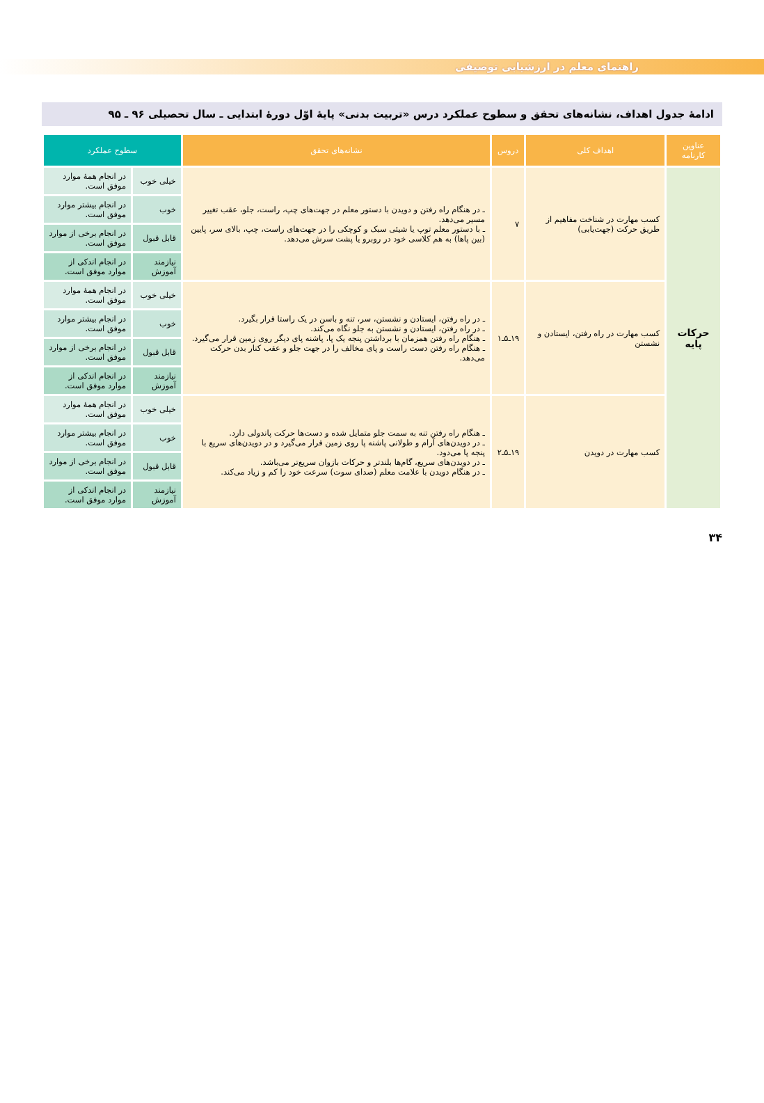راهنمای معلم در ارزشیابی توصیفی
ادامهٔ جدول اهداف، نشانه‌های تحقق و سطوح عملکرد درس «تربیت بدنی» پایهٔ اوّل دورهٔ ابتدایی ـ سال تحصیلی ۹۶ ـ ۹۵
| عناوین کارنامه | اهداف کلی | دروس | نشانه‌های تحقق | سطوح عملکرد | |
| --- | --- | --- | --- | --- | --- |
| حرکات پایه | کسب مهارت در شناخت مفاهیم از طریق حرکت (جهت‌یابی) | ۷ | ـ در هنگام راه رفتن و دویدن با دستور معلم در جهت‌های چپ، راست، جلو، عقب تغییر مسیر می‌دهد. ـ با دستور معلم توپ یا شیئی سبک و کوچکی را در جهت‌های راست، چپ، بالای سر، پایین (بین پاها) به هم کلاسی خود در روبرو یا پشت سرش می‌دهد. | خیلی خوب | در انجام همهٔ موارد موفق است. |
| | | | | خوب | در انجام بیشتر موارد موفق است. |
| | | | | قابل قبول | در انجام برخی از موارد موفق است. |
| | | | | نیازمند آموزش | در انجام اندکی از موارد موفق است. |
| | کسب مهارت در راه رفتن، ایستادن و نشستن | ۱۹ـ۵ـ۱ | ـ در راه رفتن، ایستادن و نشستن، سر، تنه و باسن در یک راستا قرار بگیرد. ـ در راه رفتن، ایستادن و نشستن به جلو نگاه می‌کند. ـ هنگام راه رفتن همزمان با برداشتن پنجه یک پا، پاشنه پای دیگر روی زمین قرار می‌گیرد. ـ هنگام راه رفتن دست راست و پای مخالف را در جهت جلو و عقب کنار بدن حرکت می‌دهد. | خیلی خوب | در انجام همهٔ موارد موفق است. |
| | | | | خوب | در انجام بیشتر موارد موفق است. |
| | | | | قابل قبول | در انجام برخی از موارد موفق است. |
| | | | | نیازمند آموزش | در انجام اندکی از موارد موفق است. |
| | کسب مهارت در دویدن | ۱۹ـ۵ـ۲ | ـ هنگام راه رفتن تنه به سمت جلو متمایل شده و دست‌ها حرکت پاندولی دارد. ـ در دویدن‌های آرام و طولانی پاشنه پا روی زمین قرار می‌گیرد و در دویدن‌های سریع با پنجه پا می‌دود. ـ در دویدن‌های سریع، گام‌ها بلندتر و حرکات بازوان سریع‌تر می‌باشد. ـ در هنگام دویدن با علامت معلم (صدای سوت) سرعت خود را کم و زیاد می‌کند. | خیلی خوب | در انجام همهٔ موارد موفق است. |
| | | | | خوب | در انجام بیشتر موارد موفق است. |
| | | | | قابل قبول | در انجام برخی از موارد موفق است. |
| | | | | نیازمند آموزش | در انجام اندکی از موارد موفق است. |
۳۴